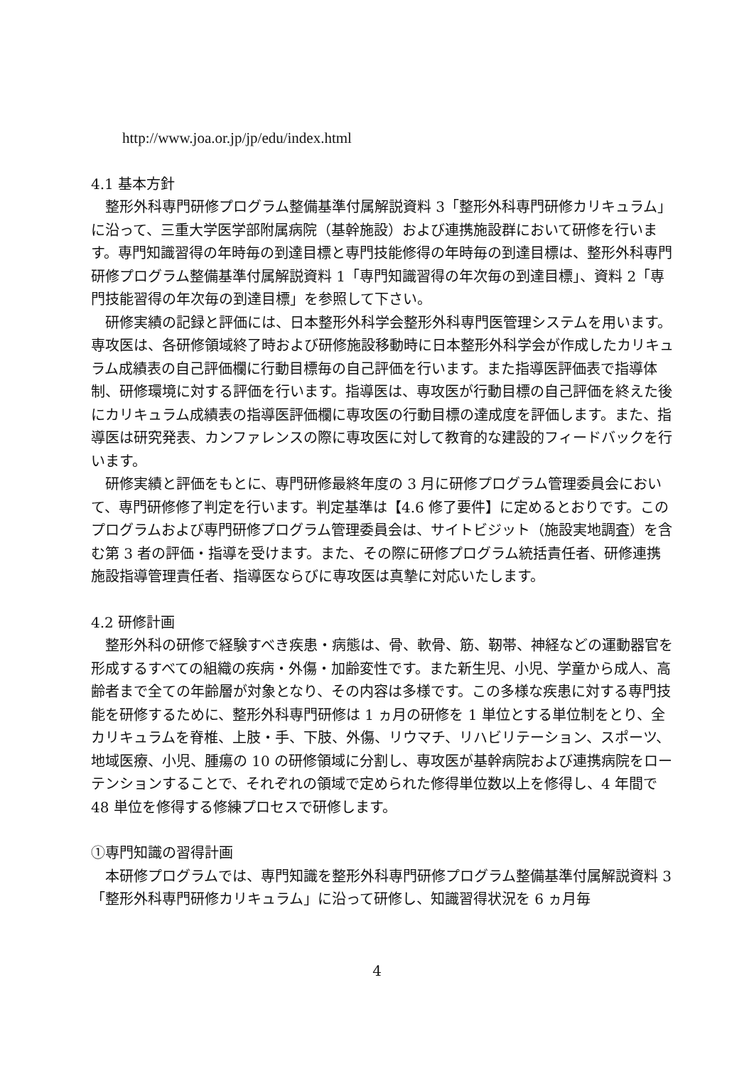http://www.joa.or.jp/jp/edu/index.html
4.1 基本方針
整形外科専門研修プログラム整備基準付属解説資料 3「整形外科専門研修カリキュラム」に沿って、三重大学医学部附属病院（基幹施設）および連携施設群において研修を行います。専門知識習得の年時毎の到達目標と専門技能修得の年時毎の到達目標は、整形外科専門研修プログラム整備基準付属解説資料 1「専門知識習得の年次毎の到達目標」、資料 2「専門技能習得の年次毎の到達目標」を参照して下さい。
研修実績の記録と評価には、日本整形外科学会整形外科専門医管理システムを用います。専攻医は、各研修領域終了時および研修施設移動時に日本整形外科学会が作成したカリキュラム成績表の自己評価欄に行動目標毎の自己評価を行います。また指導医評価表で指導体制、研修環境に対する評価を行います。指導医は、専攻医が行動目標の自己評価を終えた後にカリキュラム成績表の指導医評価欄に専攻医の行動目標の達成度を評価します。また、指導医は研究発表、カンファレンスの際に専攻医に対して教育的な建設的フィードバックを行います。
研修実績と評価をもとに、専門研修最終年度の 3 月に研修プログラム管理委員会において、専門研修修了判定を行います。判定基準は【4.6 修了要件】に定めるとおりです。このプログラムおよび専門研修プログラム管理委員会は、サイトビジット（施設実地調査）を含む第 3 者の評価・指導を受けます。また、その際に研修プログラム統括責任者、研修連携施設指導管理責任者、指導医ならびに専攻医は真摯に対応いたします。
4.2 研修計画
整形外科の研修で経験すべき疾患・病態は、骨、軟骨、筋、靭帯、神経などの運動器官を形成するすべての組織の疾病・外傷・加齢変性です。また新生児、小児、学童から成人、高齢者まで全ての年齢層が対象となり、その内容は多様です。この多様な疾患に対する専門技能を研修するために、整形外科専門研修は 1 ヵ月の研修を 1 単位とする単位制をとり、全カリキュラムを脊椎、上肢・手、下肢、外傷、リウマチ、リハビリテーション、スポーツ、地域医療、小児、腫瘍の 10 の研修領域に分割し、専攻医が基幹病院および連携病院をローテンションすることで、それぞれの領域で定められた修得単位数以上を修得し、4 年間で 48 単位を修得する修練プロセスで研修します。
①専門知識の習得計画
本研修プログラムでは、専門知識を整形外科専門研修プログラム整備基準付属解説資料 3「整形外科専門研修カリキュラム」に沿って研修し、知識習得状況を 6 ヵ月毎
4